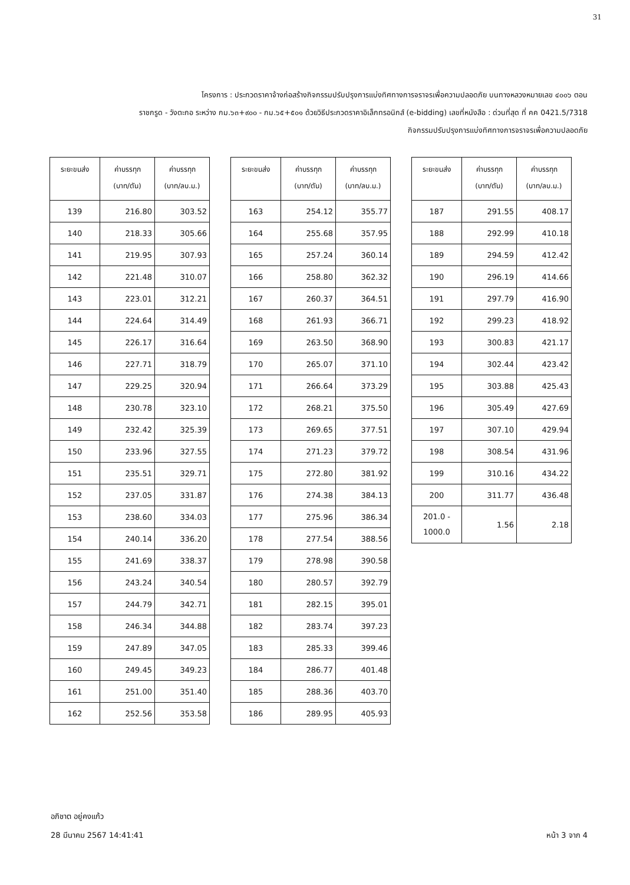31
โครงการ : ประกวดราคาจ้างก่อสร้างกิจกรรมปรับปรุงการแบ่งทิศทางการจราจรเพื่อความปลอดภัย บนทางหลวงหมายเลข ๔๐๐๖ ตอน
ราชกรูด - วังตะกอ ระหว่าง กม.๖๓+๙๐๐ - กม.๖๕+๕๐๑ ด้วยวิธีประกวดราคาอิเล็กทรอนิกส์ (e-bidding) เลขที่หนังสือ : ด่วนที่สุด ที่ คค 0421.5/7318
กิจกรรมปรับปรุงการแบ่งทิศทางการจราจรเพื่อความปลอดภัย
| ระยะขนส่ง | ค่าบรรทุก (บาท/ตัน) | ค่าบรรทุก (บาท/ลบ.ม.) |
| --- | --- | --- |
| 139 | 216.80 | 303.52 |
| 140 | 218.33 | 305.66 |
| 141 | 219.95 | 307.93 |
| 142 | 221.48 | 310.07 |
| 143 | 223.01 | 312.21 |
| 144 | 224.64 | 314.49 |
| 145 | 226.17 | 316.64 |
| 146 | 227.71 | 318.79 |
| 147 | 229.25 | 320.94 |
| 148 | 230.78 | 323.10 |
| 149 | 232.42 | 325.39 |
| 150 | 233.96 | 327.55 |
| 151 | 235.51 | 329.71 |
| 152 | 237.05 | 331.87 |
| 153 | 238.60 | 334.03 |
| 154 | 240.14 | 336.20 |
| 155 | 241.69 | 338.37 |
| 156 | 243.24 | 340.54 |
| 157 | 244.79 | 342.71 |
| 158 | 246.34 | 344.88 |
| 159 | 247.89 | 347.05 |
| 160 | 249.45 | 349.23 |
| 161 | 251.00 | 351.40 |
| 162 | 252.56 | 353.58 |
| ระยะขนส่ง | ค่าบรรทุก (บาท/ตัน) | ค่าบรรทุก (บาท/ลบ.ม.) |
| --- | --- | --- |
| 163 | 254.12 | 355.77 |
| 164 | 255.68 | 357.95 |
| 165 | 257.24 | 360.14 |
| 166 | 258.80 | 362.32 |
| 167 | 260.37 | 364.51 |
| 168 | 261.93 | 366.71 |
| 169 | 263.50 | 368.90 |
| 170 | 265.07 | 371.10 |
| 171 | 266.64 | 373.29 |
| 172 | 268.21 | 375.50 |
| 173 | 269.65 | 377.51 |
| 174 | 271.23 | 379.72 |
| 175 | 272.80 | 381.92 |
| 176 | 274.38 | 384.13 |
| 177 | 275.96 | 386.34 |
| 178 | 277.54 | 388.56 |
| 179 | 278.98 | 390.58 |
| 180 | 280.57 | 392.79 |
| 181 | 282.15 | 395.01 |
| 182 | 283.74 | 397.23 |
| 183 | 285.33 | 399.46 |
| 184 | 286.77 | 401.48 |
| 185 | 288.36 | 403.70 |
| 186 | 289.95 | 405.93 |
| ระยะขนส่ง | ค่าบรรทุก (บาท/ตัน) | ค่าบรรทุก (บาท/ลบ.ม.) |
| --- | --- | --- |
| 187 | 291.55 | 408.17 |
| 188 | 292.99 | 410.18 |
| 189 | 294.59 | 412.42 |
| 190 | 296.19 | 414.66 |
| 191 | 297.79 | 416.90 |
| 192 | 299.23 | 418.92 |
| 193 | 300.83 | 421.17 |
| 194 | 302.44 | 423.42 |
| 195 | 303.88 | 425.43 |
| 196 | 305.49 | 427.69 |
| 197 | 307.10 | 429.94 |
| 198 | 308.54 | 431.96 |
| 199 | 310.16 | 434.22 |
| 200 | 311.77 | 436.48 |
| 201.0 - 1000.0 | 1.56 | 2.18 |
อภิชาต อยู่คงแก้ว
28 มีนาคม 2567 14:41:41
หน้า 3 จาก 4